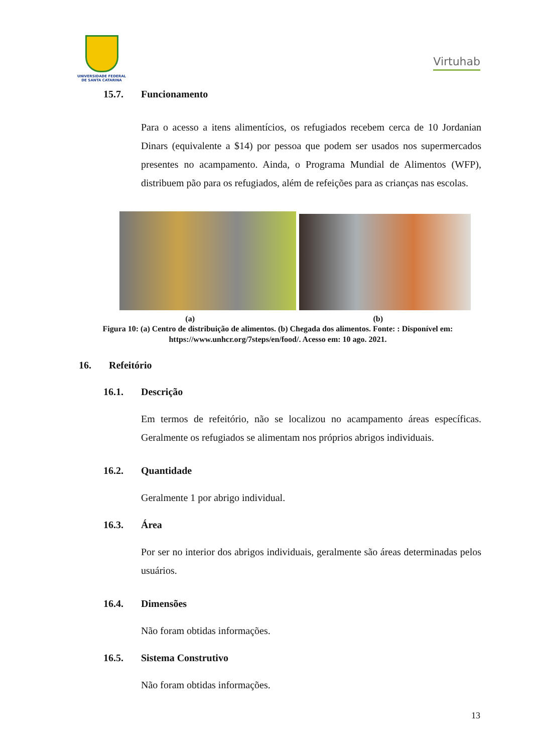UNIVERSIDADE FEDERAL
DE SANTA CATARINA
Virtuhab
15.7. Funcionamento
Para o acesso a itens alimentícios, os refugiados recebem cerca de 10 Jordanian Dinars (equivalente a $14) por pessoa que podem ser usados nos supermercados presentes no acampamento. Ainda, o Programa Mundial de Alimentos (WFP), distribuem pão para os refugiados, além de refeições para as crianças nas escolas.
(a) (b)
Figura 10: (a) Centro de distribuição de alimentos. (b) Chegada dos alimentos. Fonte: : Disponível em: https://www.unhcr.org/7steps/en/food/. Acesso em: 10 ago. 2021.
16. Refeitório
16.1. Descrição
Em termos de refeitório, não se localizou no acampamento áreas específicas. Geralmente os refugiados se alimentam nos próprios abrigos individuais.
16.2. Quantidade
Geralmente 1 por abrigo individual.
16.3. Área
Por ser no interior dos abrigos individuais, geralmente são áreas determinadas pelos usuários.
16.4. Dimensões
Não foram obtidas informações.
16.5. Sistema Construtivo
Não foram obtidas informações.
13